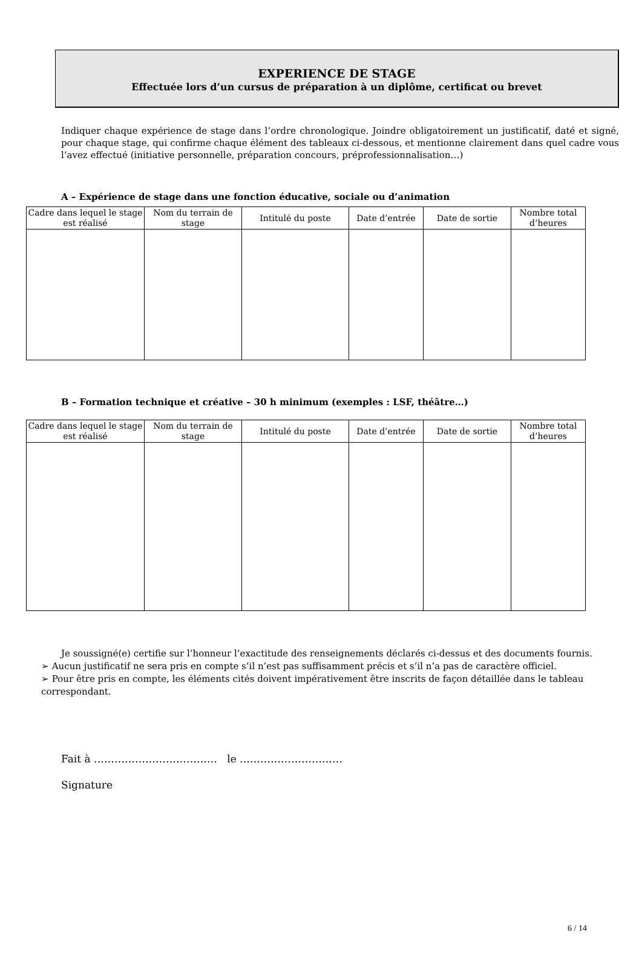EXPERIENCE DE STAGE
Effectuée lors d’un cursus de préparation à un diplôme, certificat ou brevet
Indiquer chaque expérience de stage dans l’ordre chronologique. Joindre obligatoirement un justificatif, daté et signé, pour chaque stage, qui confirme chaque élément des tableaux ci-dessous, et mentionne clairement dans quel cadre vous l’avez effectué (initiative personnelle, préparation concours, préprofessionnalisation…)
A – Expérience de stage dans une fonction éducative, sociale ou d’animation
| Cadre dans lequel le stage est réalisé | Nom du terrain de stage | Intitulé du poste | Date d’entrée | Date de sortie | Nombre total d’heures |
| --- | --- | --- | --- | --- | --- |
B – Formation technique et créative – 30 h minimum (exemples : LSF, théâtre…)
| Cadre dans lequel le stage est réalisé | Nom du terrain de stage | Intitulé du poste | Date d’entrée | Date de sortie | Nombre total d’heures |
| --- | --- | --- | --- | --- | --- |
Je soussigné(e) certifie sur l’honneur l’exactitude des renseignements déclarés ci-dessus et des documents fournis.
➢ Aucun justificatif ne sera pris en compte s’il n’est pas suffisamment précis et s’il n’a pas de caractère officiel.
➢ Pour être pris en compte, les éléments cités doivent impérativement être inscrits de façon détaillée dans le tableau correspondant.
Fait à ……………………………… le …………………………
Signature
6 / 14